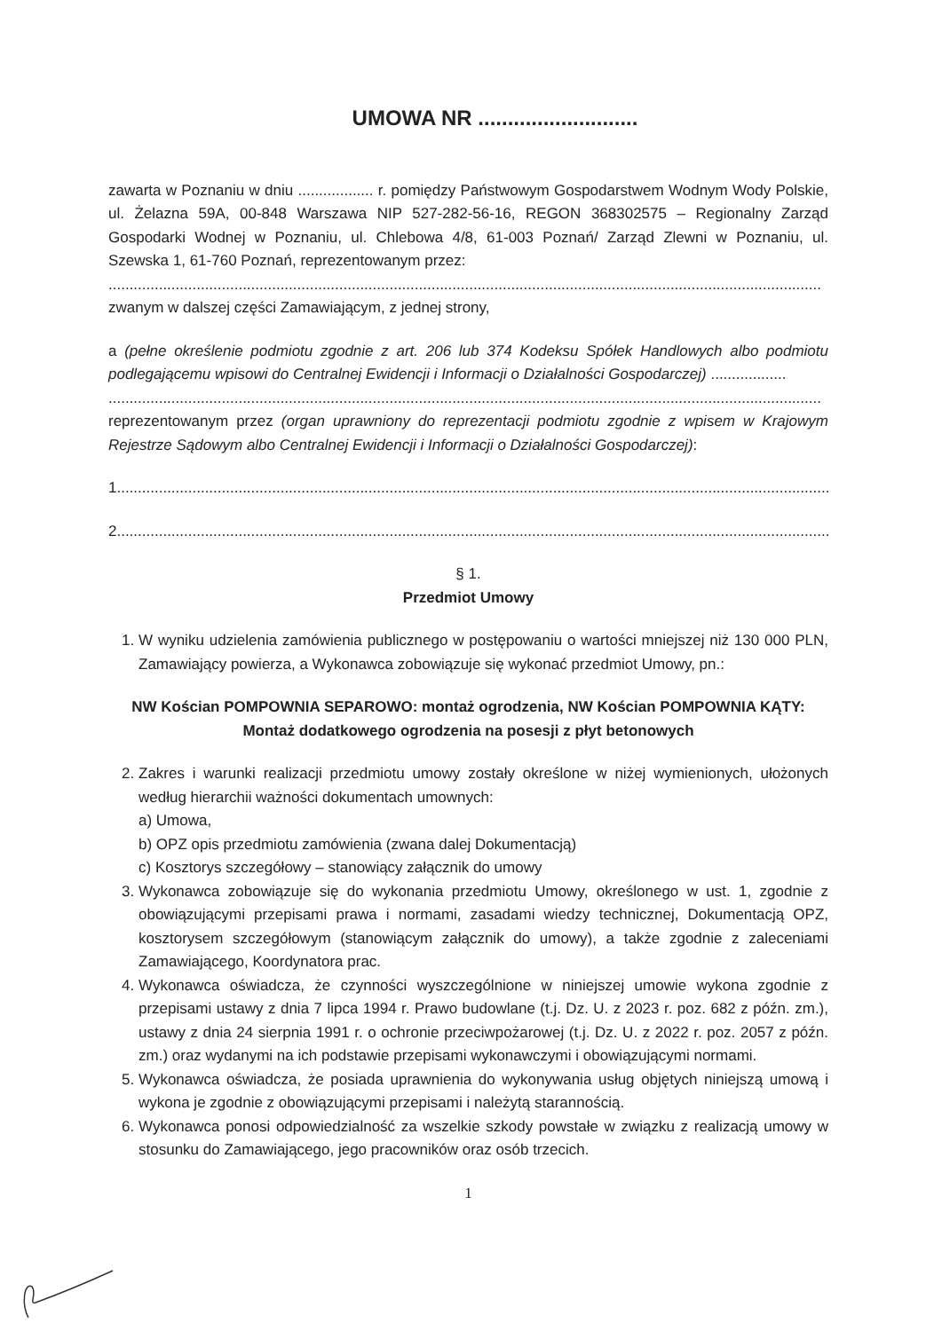UMOWA NR ...........................
zawarta w Poznaniu w dniu .................. r. pomiędzy Państwowym Gospodarstwem Wodnym Wody Polskie, ul. Żelazna 59A, 00-848 Warszawa NIP 527-282-56-16, REGON 368302575 – Regionalny Zarząd Gospodarki Wodnej w Poznaniu, ul. Chlebowa 4/8, 61-003 Poznań/ Zarząd Zlewni w Poznaniu, ul. Szewska 1, 61-760 Poznań, reprezentowanym przez:
..........................................................................................................................................................................
zwanym w dalszej części Zamawiającym, z jednej strony,
a (pełne określenie podmiotu zgodnie z art. 206 lub 374 Kodeksu Spółek Handlowych albo podmiotu podlegającemu wpisowi do Centralnej Ewidencji i Informacji o Działalności Gospodarczej) ..................
..........................................................................................................................................................................
reprezentowanym przez (organ uprawniony do reprezentacji podmiotu zgodnie z wpisem w Krajowym Rejestrze Sądowym albo Centralnej Ewidencji i Informacji o Działalności Gospodarczej):
1..........................................................................................................................................................................
2..........................................................................................................................................................................
§ 1.
Przedmiot Umowy
1. W wyniku udzielenia zamówienia publicznego w postępowaniu o wartości mniejszej niż 130 000 PLN, Zamawiający powierza, a Wykonawca zobowiązuje się wykonać przedmiot Umowy, pn.:
NW Kościan POMPOWNIA SEPAROWO: montaż ogrodzenia, NW Kościan POMPOWNIA KĄTY: Montaż dodatkowego ogrodzenia na posesji z płyt betonowych
2. Zakres i warunki realizacji przedmiotu umowy zostały określone w niżej wymienionych, ułożonych według hierarchii ważności dokumentach umownych:
a) Umowa,
b) OPZ opis przedmiotu zamówienia (zwana dalej Dokumentacją)
c) Kosztorys szczegółowy – stanowiący załącznik do umowy
3. Wykonawca zobowiązuje się do wykonania przedmiotu Umowy, określonego w ust. 1, zgodnie z obowiązującymi przepisami prawa i normami, zasadami wiedzy technicznej, Dokumentacją OPZ, kosztorysem szczegółowym (stanowiącym załącznik do umowy), a także zgodnie z zaleceniami Zamawiającego, Koordynatora prac.
4. Wykonawca oświadcza, że czynności wyszczególnione w niniejszej umowie wykona zgodnie z przepisami ustawy z dnia 7 lipca 1994 r. Prawo budowlane (t.j. Dz. U. z 2023 r. poz. 682 z późn. zm.), ustawy z dnia 24 sierpnia 1991 r. o ochronie przeciwpożarowej (t.j. Dz. U. z 2022 r. poz. 2057 z późn. zm.) oraz wydanymi na ich podstawie przepisami wykonawczymi i obowiązującymi normami.
5. Wykonawca oświadcza, że posiada uprawnienia do wykonywania usług objętych niniejszą umową i wykona je zgodnie z obowiązującymi przepisami i należytą starannością.
6. Wykonawca ponosi odpowiedzialność za wszelkie szkody powstałe w związku z realizacją umowy w stosunku do Zamawiającego, jego pracowników oraz osób trzecich.
1